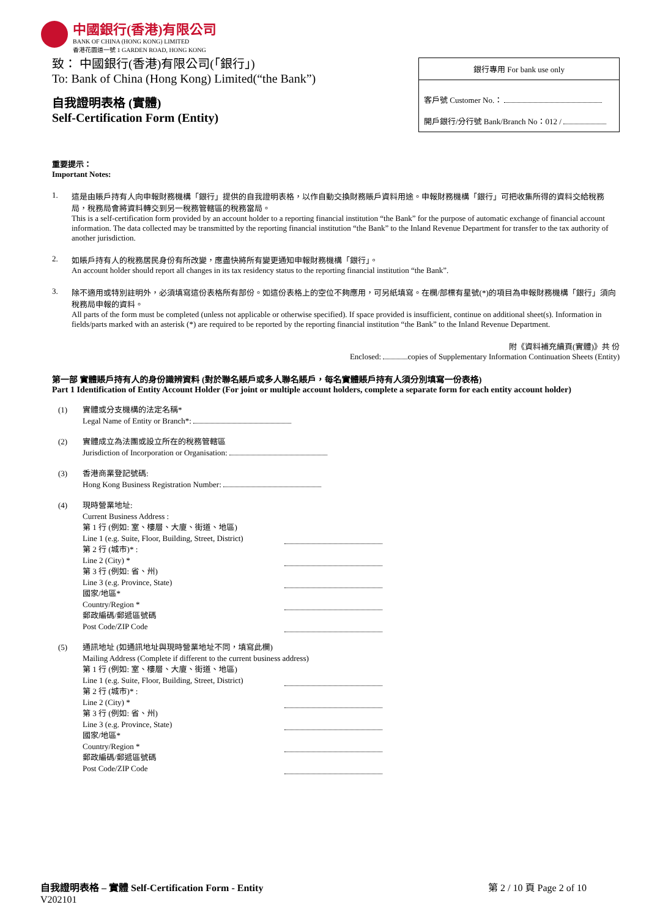中國銀行(香港)有限公司
BANK OF CHINA (HONG KONG) LIMITED
香港花園道一號 1 GARDEN ROAD, HONG KONG
致： 中國銀行(香港)有限公司(「銀行」)
To: Bank of China (Hong Kong) Limited(“the Bank”)
自我證明表格 (實體)
Self-Certification Form (Entity)
銀行專用 For bank use only
客戶號 Customer No.：
開戶銀行/分行號 Bank/Branch No：012 /
重要提示：
Important Notes:
1. 這是由賬戶持有人向申報財務機構「銀行」提供的自我證明表格，以作自動交換財務賬戶資料用途。申報財務機構「銀行」可把收集所得的資料交給稅務局，稅務局會將資料轉交到另一稅務管轄區的稅務當局。
This is a self-certification form provided by an account holder to a reporting financial institution “the Bank” for the purpose of automatic exchange of financial account information. The data collected may be transmitted by the reporting financial institution “the Bank” to the Inland Revenue Department for transfer to the tax authority of another jurisdiction.
2. 如賬戶持有人的稅務居民身份有所改變，應盡快將所有變更通知申報財務機構「銀行」。
An account holder should report all changes in its tax residency status to the reporting financial institution “the Bank”.
3. 除不適用或特別註明外，必須填寫這份表格所有部份。如這份表格上的空位不夠應用，可另紙填寫。在欄/部標有星號(*)的項目為申報財務機構「銀行」須向稅務局申報的資料。
All parts of the form must be completed (unless not applicable or otherwise specified). If space provided is insufficient, continue on additional sheet(s). Information in fields/parts marked with an asterisk (*) are required to be reported by the reporting financial institution “the Bank” to the Inland Revenue Department.
附《資料補充續頁(實體)》共 份
Enclosed: copies of Supplementary Information Continuation Sheets (Entity)
第一部 實體賬戶持有人的身份識辨資料 (對於聯名賬戶或多人聯名賬戶，每名實體賬戶持有人須分別填寫一份表格)
Part 1 Identification of Entity Account Holder (For joint or multiple account holders, complete a separate form for each entity account holder)
(1) 實體或分支機構的法定名稱*
Legal Name of Entity or Branch*:
(2) 實體成立為法團或設立所在的稅務管轄區
Jurisdiction of Incorporation or Organisation:
(3) 香港商業登記號碼:
Hong Kong Business Registration Number:
(4) 現時營業地址:
Current Business Address :
第 1 行 (例如: 室、樓層、大廈、街道、地區)
Line 1 (e.g. Suite, Floor, Building, Street, District)
第 2 行 (城市)* :
Line 2 (City) *
第 3 行 (例如: 省、州)
Line 3 (e.g. Province, State)
國家/地區*
Country/Region *
郵政編碼/郵遞區號碼
Post Code/ZIP Code
(5) 通訊地址 (如通訊地址與現時營業地址不同，填寫此欄)
Mailing Address (Complete if different to the current business address)
第 1 行 (例如: 室、樓層、大廈、街道、地區)
Line 1 (e.g. Suite, Floor, Building, Street, District)
第 2 行 (城市)* :
Line 2 (City) *
第 3 行 (例如: 省、州)
Line 3 (e.g. Province, State)
國家/地區*
Country/Region *
郵政編碼/郵遞區號碼
Post Code/ZIP Code
自我證明表格 – 實體 Self-Certification Form - Entity
V202101
第 2 / 10 頁 Page 2 of 10